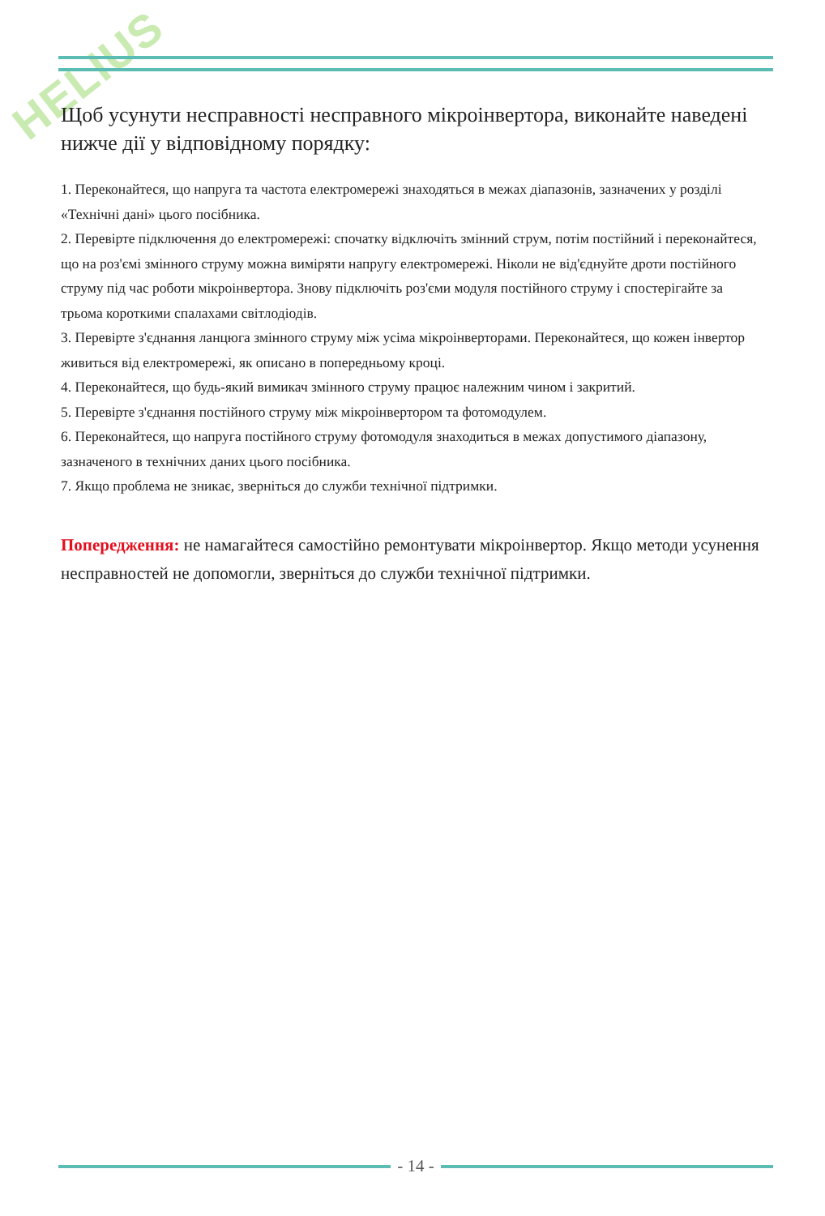HELIUS
Щоб усунути несправності несправного мікроінвертора, виконайте наведені нижче дії у відповідному порядку:
1. Переконайтеся, що напруга та частота електромережі знаходяться в межах діапазонів, зазначених у розділі «Технічні дані» цього посібника.
2. Перевірте підключення до електромережі: спочатку відключіть змінний струм, потім постійний і переконайтеся, що на роз'ємі змінного струму можна виміряти напругу електромережі. Ніколи не від'єднуйте дроти постійного струму під час роботи мікроінвертора. Знову підключіть роз'єми модуля постійного струму і спостерігайте за трьома короткими спалахами світлодіодів.
3. Перевірте з'єднання ланцюга змінного струму між усіма мікроінверторами. Переконайтеся, що кожен інвертор живиться від електромережі, як описано в попередньому кроці.
4. Переконайтеся, що будь-який вимикач змінного струму працює належним чином і закритий.
5. Перевірте з'єднання постійного струму між мікроінвертором та фотомодулем.
6. Переконайтеся, що напруга постійного струму фотомодуля знаходиться в межах допустимого діапазону, зазначеного в технічних даних цього посібника.
7. Якщо проблема не зникає, зверніться до служби технічної підтримки.
Попередження: не намагайтеся самостійно ремонтувати мікроінвертор. Якщо методи усунення несправностей не допомогли, зверніться до служби технічної підтримки.
- 14 -